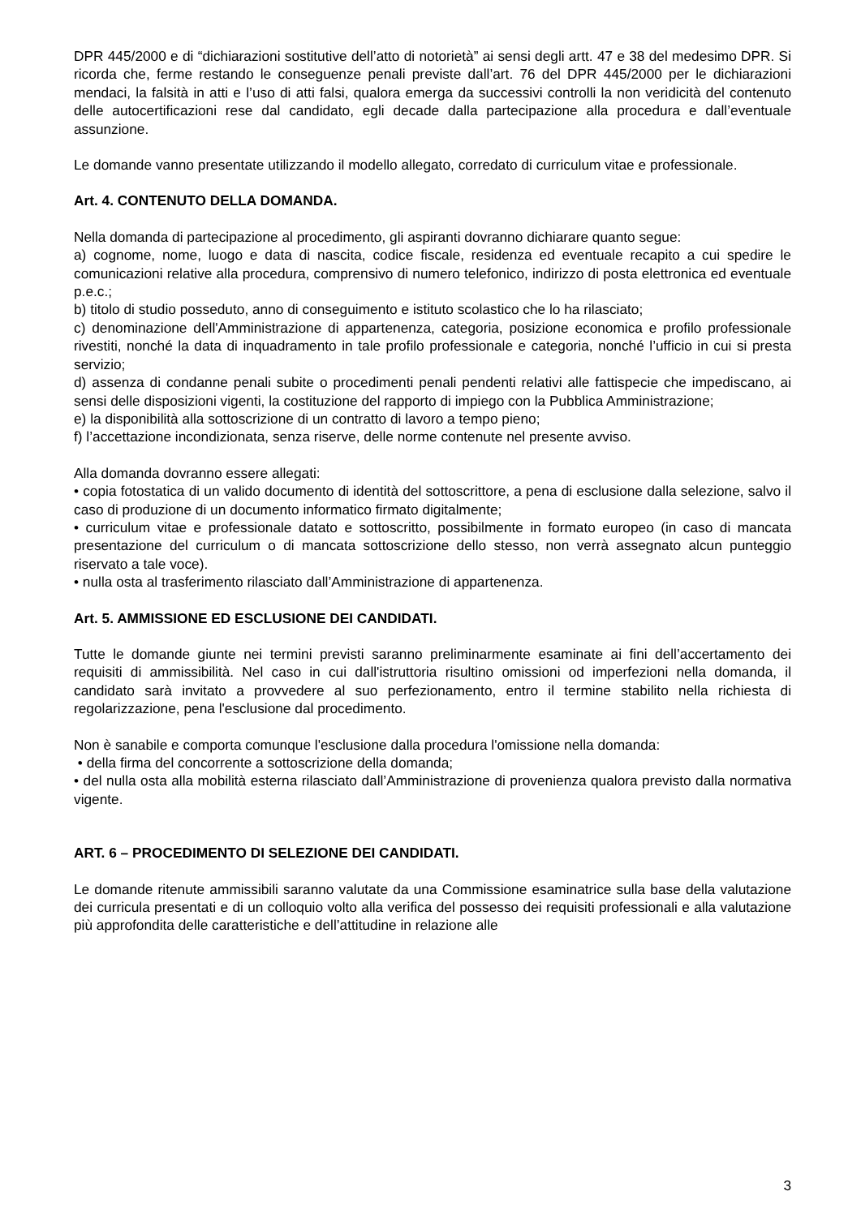DPR 445/2000 e di “dichiarazioni sostitutive dell’atto di notorietà” ai sensi degli artt. 47 e 38 del medesimo DPR. Si ricorda che, ferme restando le conseguenze penali previste dall’art. 76 del DPR 445/2000 per le dichiarazioni mendaci, la falsità in atti e l’uso di atti falsi, qualora emerga da successivi controlli la non veridicità del contenuto delle autocertificazioni rese dal candidato, egli decade dalla partecipazione alla procedura e dall’eventuale assunzione.
Le domande vanno presentate utilizzando il modello allegato, corredato di curriculum vitae e professionale.
Art. 4. CONTENUTO DELLA DOMANDA.
Nella domanda di partecipazione al procedimento, gli aspiranti dovranno dichiarare quanto segue:
a) cognome, nome, luogo e data di nascita, codice fiscale, residenza ed eventuale recapito a cui spedire le comunicazioni relative alla procedura, comprensivo di numero telefonico, indirizzo di posta elettronica ed eventuale p.e.c.;
b) titolo di studio posseduto, anno di conseguimento e istituto scolastico che lo ha rilasciato;
c) denominazione dell'Amministrazione di appartenenza, categoria, posizione economica e profilo professionale rivestiti, nonché la data di inquadramento in tale profilo professionale e categoria, nonché l’ufficio in cui si presta servizio;
d) assenza di condanne penali subite o procedimenti penali pendenti relativi alle fattispecie che impediscano, ai sensi delle disposizioni vigenti, la costituzione del rapporto di impiego con la Pubblica Amministrazione;
e) la disponibilità alla sottoscrizione di un contratto di lavoro a tempo pieno;
f) l’accettazione incondizionata, senza riserve, delle norme contenute nel presente avviso.
Alla domanda dovranno essere allegati:
• copia fotostatica di un valido documento di identità del sottoscrittore, a pena di esclusione dalla selezione, salvo il caso di produzione di un documento informatico firmato digitalmente;
• curriculum vitae e professionale datato e sottoscritto, possibilmente in formato europeo (in caso di mancata presentazione del curriculum o di mancata sottoscrizione dello stesso, non verrà assegnato alcun punteggio riservato a tale voce).
• nulla osta al trasferimento rilasciato dall’Amministrazione di appartenenza.
Art. 5. AMMISSIONE ED ESCLUSIONE DEI CANDIDATI.
Tutte le domande giunte nei termini previsti saranno preliminarmente esaminate ai fini dell’accertamento dei requisiti di ammissibilità. Nel caso in cui dall'istruttoria risultino omissioni od imperfezioni nella domanda, il candidato sarà invitato a provvedere al suo perfezionamento, entro il termine stabilito nella richiesta di regolarizzazione, pena l'esclusione dal procedimento.
Non è sanabile e comporta comunque l'esclusione dalla procedura l'omissione nella domanda:
• della firma del concorrente a sottoscrizione della domanda;
• del nulla osta alla mobilità esterna rilasciato dall’Amministrazione di provenienza qualora previsto dalla normativa vigente.
ART. 6 – PROCEDIMENTO DI SELEZIONE DEI CANDIDATI.
Le domande ritenute ammissibili saranno valutate da una Commissione esaminatrice sulla base della valutazione dei curricula presentati e di un colloquio volto alla verifica del possesso dei requisiti professionali e alla valutazione più approfondita delle caratteristiche e dell’attitudine in relazione alle
3